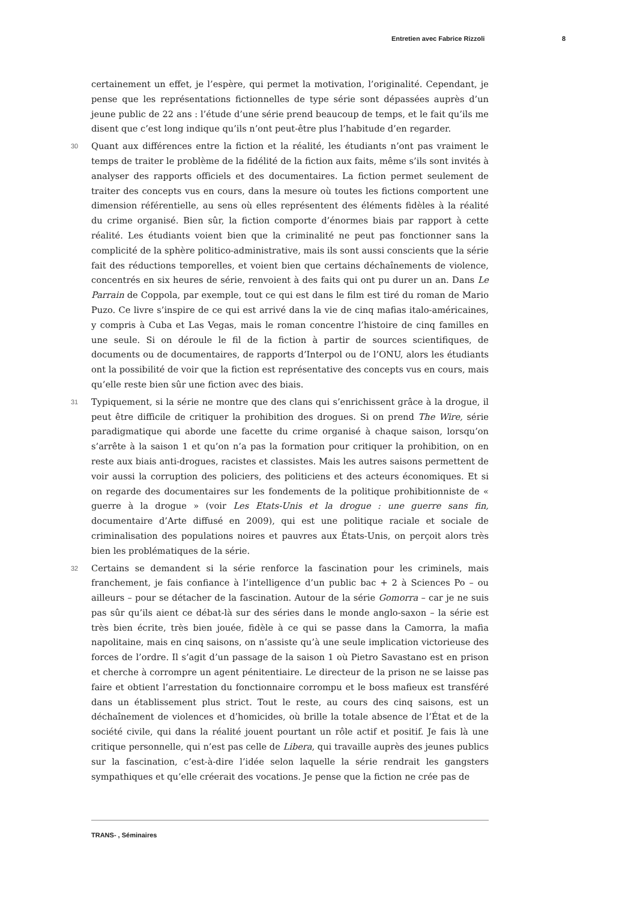Entretien avec Fabrice Rizzoli 8
certainement un effet, je l’espère, qui permet la motivation, l’originalité. Cependant, je pense que les représentations fictionnelles de type série sont dépassées auprès d’un jeune public de 22 ans : l’étude d’une série prend beaucoup de temps, et le fait qu’ils me disent que c’est long indique qu’ils n’ont peut-être plus l’habitude d’en regarder.
30 Quant aux différences entre la fiction et la réalité, les étudiants n’ont pas vraiment le temps de traiter le problème de la fidélité de la fiction aux faits, même s’ils sont invités à analyser des rapports officiels et des documentaires. La fiction permet seulement de traiter des concepts vus en cours, dans la mesure où toutes les fictions comportent une dimension référentielle, au sens où elles représentent des éléments fidèles à la réalité du crime organisé. Bien sûr, la fiction comporte d’énormes biais par rapport à cette réalité. Les étudiants voient bien que la criminalité ne peut pas fonctionner sans la complicité de la sphère politico-administrative, mais ils sont aussi conscients que la série fait des réductions temporelles, et voient bien que certains déchaînements de violence, concentrés en six heures de série, renvoient à des faits qui ont pu durer un an. Dans Le Parrain de Coppola, par exemple, tout ce qui est dans le film est tiré du roman de Mario Puzo. Ce livre s’inspire de ce qui est arrivé dans la vie de cinq mafias italo-américaines, y compris à Cuba et Las Vegas, mais le roman concentre l’histoire de cinq familles en une seule. Si on déroule le fil de la fiction à partir de sources scientifiques, de documents ou de documentaires, de rapports d’Interpol ou de l’ONU, alors les étudiants ont la possibilité de voir que la fiction est représentative des concepts vus en cours, mais qu’elle reste bien sûr une fiction avec des biais.
31 Typiquement, si la série ne montre que des clans qui s’enrichissent grâce à la drogue, il peut être difficile de critiquer la prohibition des drogues. Si on prend The Wire, série paradigmatique qui aborde une facette du crime organisé à chaque saison, lorsqu’on s’arrête à la saison 1 et qu’on n’a pas la formation pour critiquer la prohibition, on en reste aux biais anti-drogues, racistes et classistes. Mais les autres saisons permettent de voir aussi la corruption des policiers, des politiciens et des acteurs économiques. Et si on regarde des documentaires sur les fondements de la politique prohibitionniste de « guerre à la drogue » (voir Les Etats-Unis et la drogue : une guerre sans fin, documentaire d’Arte diffusé en 2009), qui est une politique raciale et sociale de criminalisation des populations noires et pauvres aux États-Unis, on perçoit alors très bien les problématiques de la série.
32 Certains se demandent si la série renforce la fascination pour les criminels, mais franchement, je fais confiance à l’intelligence d’un public bac + 2 à Sciences Po – ou ailleurs – pour se détacher de la fascination. Autour de la série Gomorra – car je ne suis pas sûr qu’ils aient ce débat-là sur des séries dans le monde anglo-saxon – la série est très bien écrite, très bien jouée, fidèle à ce qui se passe dans la Camorra, la mafia napolitaine, mais en cinq saisons, on n’assiste qu’à une seule implication victorieuse des forces de l’ordre. Il s’agit d’un passage de la saison 1 où Pietro Savastano est en prison et cherche à corrompre un agent pénitentiaire. Le directeur de la prison ne se laisse pas faire et obtient l’arrestation du fonctionnaire corrompu et le boss mafieux est transféré dans un établissement plus strict. Tout le reste, au cours des cinq saisons, est un déchaînement de violences et d’homicides, où brille la totale absence de l’État et de la société civile, qui dans la réalité jouent pourtant un rôle actif et positif. Je fais là une critique personnelle, qui n’est pas celle de Libera, qui travaille auprès des jeunes publics sur la fascination, c’est-à-dire l’idée selon laquelle la série rendrait les gangsters sympathiques et qu’elle créerait des vocations. Je pense que la fiction ne crée pas de
TRANS- , Séminaires